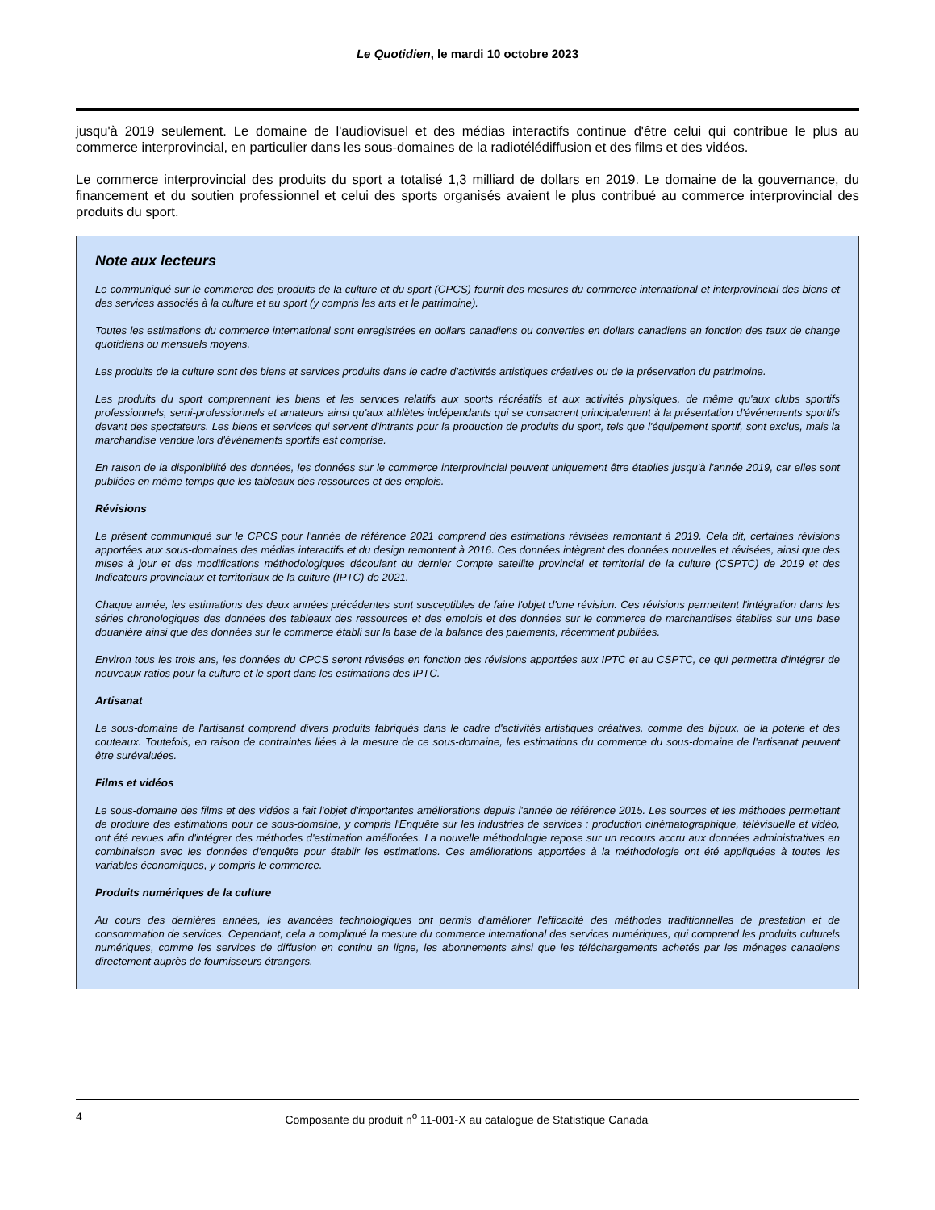Le Quotidien, le mardi 10 octobre 2023
jusqu'à 2019 seulement. Le domaine de l'audiovisuel et des médias interactifs continue d'être celui qui contribue le plus au commerce interprovincial, en particulier dans les sous-domaines de la radiotélédiffusion et des films et des vidéos.
Le commerce interprovincial des produits du sport a totalisé 1,3 milliard de dollars en 2019. Le domaine de la gouvernance, du financement et du soutien professionnel et celui des sports organisés avaient le plus contribué au commerce interprovincial des produits du sport.
Note aux lecteurs
Le communiqué sur le commerce des produits de la culture et du sport (CPCS) fournit des mesures du commerce international et interprovincial des biens et des services associés à la culture et au sport (y compris les arts et le patrimoine).
Toutes les estimations du commerce international sont enregistrées en dollars canadiens ou converties en dollars canadiens en fonction des taux de change quotidiens ou mensuels moyens.
Les produits de la culture sont des biens et services produits dans le cadre d'activités artistiques créatives ou de la préservation du patrimoine.
Les produits du sport comprennent les biens et les services relatifs aux sports récréatifs et aux activités physiques, de même qu'aux clubs sportifs professionnels, semi-professionnels et amateurs ainsi qu'aux athlètes indépendants qui se consacrent principalement à la présentation d'événements sportifs devant des spectateurs. Les biens et services qui servent d'intrants pour la production de produits du sport, tels que l'équipement sportif, sont exclus, mais la marchandise vendue lors d'événements sportifs est comprise.
En raison de la disponibilité des données, les données sur le commerce interprovincial peuvent uniquement être établies jusqu'à l'année 2019, car elles sont publiées en même temps que les tableaux des ressources et des emplois.
Révisions
Le présent communiqué sur le CPCS pour l'année de référence 2021 comprend des estimations révisées remontant à 2019. Cela dit, certaines révisions apportées aux sous-domaines des médias interactifs et du design remontent à 2016. Ces données intègrent des données nouvelles et révisées, ainsi que des mises à jour et des modifications méthodologiques découlant du dernier Compte satellite provincial et territorial de la culture (CSPTC) de 2019 et des Indicateurs provinciaux et territoriaux de la culture (IPTC) de 2021.
Chaque année, les estimations des deux années précédentes sont susceptibles de faire l'objet d'une révision. Ces révisions permettent l'intégration dans les séries chronologiques des données des tableaux des ressources et des emplois et des données sur le commerce de marchandises établies sur une base douanière ainsi que des données sur le commerce établi sur la base de la balance des paiements, récemment publiées.
Environ tous les trois ans, les données du CPCS seront révisées en fonction des révisions apportées aux IPTC et au CSPTC, ce qui permettra d'intégrer de nouveaux ratios pour la culture et le sport dans les estimations des IPTC.
Artisanat
Le sous-domaine de l'artisanat comprend divers produits fabriqués dans le cadre d'activités artistiques créatives, comme des bijoux, de la poterie et des couteaux. Toutefois, en raison de contraintes liées à la mesure de ce sous-domaine, les estimations du commerce du sous-domaine de l'artisanat peuvent être surévaluées.
Films et vidéos
Le sous-domaine des films et des vidéos a fait l'objet d'importantes améliorations depuis l'année de référence 2015. Les sources et les méthodes permettant de produire des estimations pour ce sous-domaine, y compris l'Enquête sur les industries de services : production cinématographique, télévisuelle et vidéo, ont été revues afin d'intégrer des méthodes d'estimation améliorées. La nouvelle méthodologie repose sur un recours accru aux données administratives en combinaison avec les données d'enquête pour établir les estimations. Ces améliorations apportées à la méthodologie ont été appliquées à toutes les variables économiques, y compris le commerce.
Produits numériques de la culture
Au cours des dernières années, les avancées technologiques ont permis d'améliorer l'efficacité des méthodes traditionnelles de prestation et de consommation de services. Cependant, cela a compliqué la mesure du commerce international des services numériques, qui comprend les produits culturels numériques, comme les services de diffusion en continu en ligne, les abonnements ainsi que les téléchargements achetés par les ménages canadiens directement auprès de fournisseurs étrangers.
4 Composante du produit n<sup>o</sup> 11-001-X au catalogue de Statistique Canada